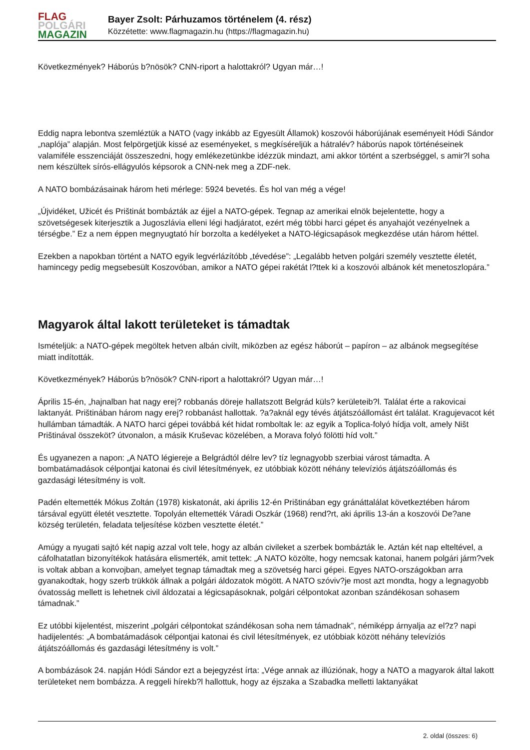FLAG
POLGÁRI
MAGAZIN
Bayer Zsolt: Párhuzamos történelem (4. rész)
Közzétette: www.flagmagazin.hu (https://flagmagazin.hu)
Következmények? Háborús b?nösök? CNN-riport a halottakról? Ugyan már…!
Eddig napra lebontva szemléztük a NATO (vagy inkább az Egyesült Államok) koszovói háborújának eseményeit Hódi Sándor „naplója” alapján. Most felpörgetjük kissé az eseményeket, s megkíséreljük a hátralév? háborús napok történéseinek valamiféle esszenciáját összeszedni, hogy emlékezetünkbe idézzük mindazt, ami akkor történt a szerbséggel, s amir?l soha nem készültek sírós-ellágyulós képsorok a CNN-nek meg a ZDF-nek.
A NATO bombázásainak három heti mérlege: 5924 bevetés. És hol van még a vége!
„Újvidéket, Užicét és Prištinát bombázták az éjjel a NATO-gépek. Tegnap az amerikai elnök bejelentette, hogy a szövetségesek kiterjesztik a Jugoszlávia elleni légi hadjáratot, ezért még többi harci gépet és anyahajót vezényelnek a térségbe.” Ez a nem éppen megnyugtató hír borzolta a kedélyeket a NATO-légicsapások megkezdése után három héttel.
Ezekben a napokban történt a NATO egyik legvérlázítóbb „tévedése”: „Legalább hetven polgári személy vesztette életét, hamincegy pedig megsebesült Koszovóban, amikor a NATO gépei rakétát l?ttek ki a koszovói albánok két menetoszlopára.”
Magyarok által lakott területeket is támadtak
Ismételjük: a NATO-gépek megöltek hetven albán civilt, miközben az egész háborút – papíron – az albánok megsegítése miatt indították.
Következmények? Háborús b?nösök? CNN-riport a halottakról? Ugyan már…!
Április 15-én, „hajnalban hat nagy erej? robbanás döreje hallatszott Belgrád küls? kerületeib?l. Találat érte a rakovicai laktanyát. Prištinában három nagy erej? robbanást hallottak. ?a?aknál egy tévés átjátszóállomást ért találat. Kragujevacot két hullámban támadták. A NATO harci gépei továbbá két hidat romboltak le: az egyik a Toplica-folyó hídja volt, amely Ništ Prištinával összeköt? útvonalon, a másik Kruševac közelében, a Morava folyó fölötti híd volt.”
És ugyanezen a napon: „A NATO légiereje a Belgrádtól délre lev? tíz legnagyobb szerbiai várost támadta. A bombatámadások célpontjai katonai és civil létesítmények, ez utóbbiak között néhány televíziós átjátszóállomás és gazdasági létesítmény is volt.
Padén eltemették Mókus Zoltán (1978) kiskatonát, aki április 12-én Prištinában egy gránáttalálat következtében három társával együtt életét vesztette. Topolyán eltemették Váradi Oszkár (1968) rend?rt, aki április 13-án a koszovói De?ane község területén, feladata teljesítése közben vesztette életét.”
Amúgy a nyugati sajtó két napig azzal volt tele, hogy az albán civileket a szerbek bombázták le. Aztán két nap elteltével, a cáfolhatatlan bizonyítékok hatására elismerték, amit tettek: „A NATO közölte, hogy nemcsak katonai, hanem polgári járm?vek is voltak abban a konvojban, amelyet tegnap támadtak meg a szövetség harci gépei. Egyes NATO-országokban arra gyanakodtak, hogy szerb trükkök állnak a polgári áldozatok mögött. A NATO szóviv?je most azt mondta, hogy a legnagyobb óvatosság mellett is lehetnek civil áldozatai a légicsapásoknak, polgári célpontokat azonban szándékosan sohasem támadnak.”
Ez utóbbi kijelentést, miszerint „polgári célpontokat szándékosan soha nem támadnak”, némiképp árnyalja az el?z? napi hadijelentés: „A bombatámadások célpontjai katonai és civil létesítmények, ez utóbbiak között néhány televíziós átjátszóállomás és gazdasági létesítmény is volt.”
A bombázások 24. napján Hódi Sándor ezt a bejegyzést írta: „Vége annak az illúziónak, hogy a NATO a magyarok által lakott területeket nem bombázza. A reggeli hírekb?l hallottuk, hogy az éjszaka a Szabadka melletti laktanyákat
2. oldal (összes: 6)